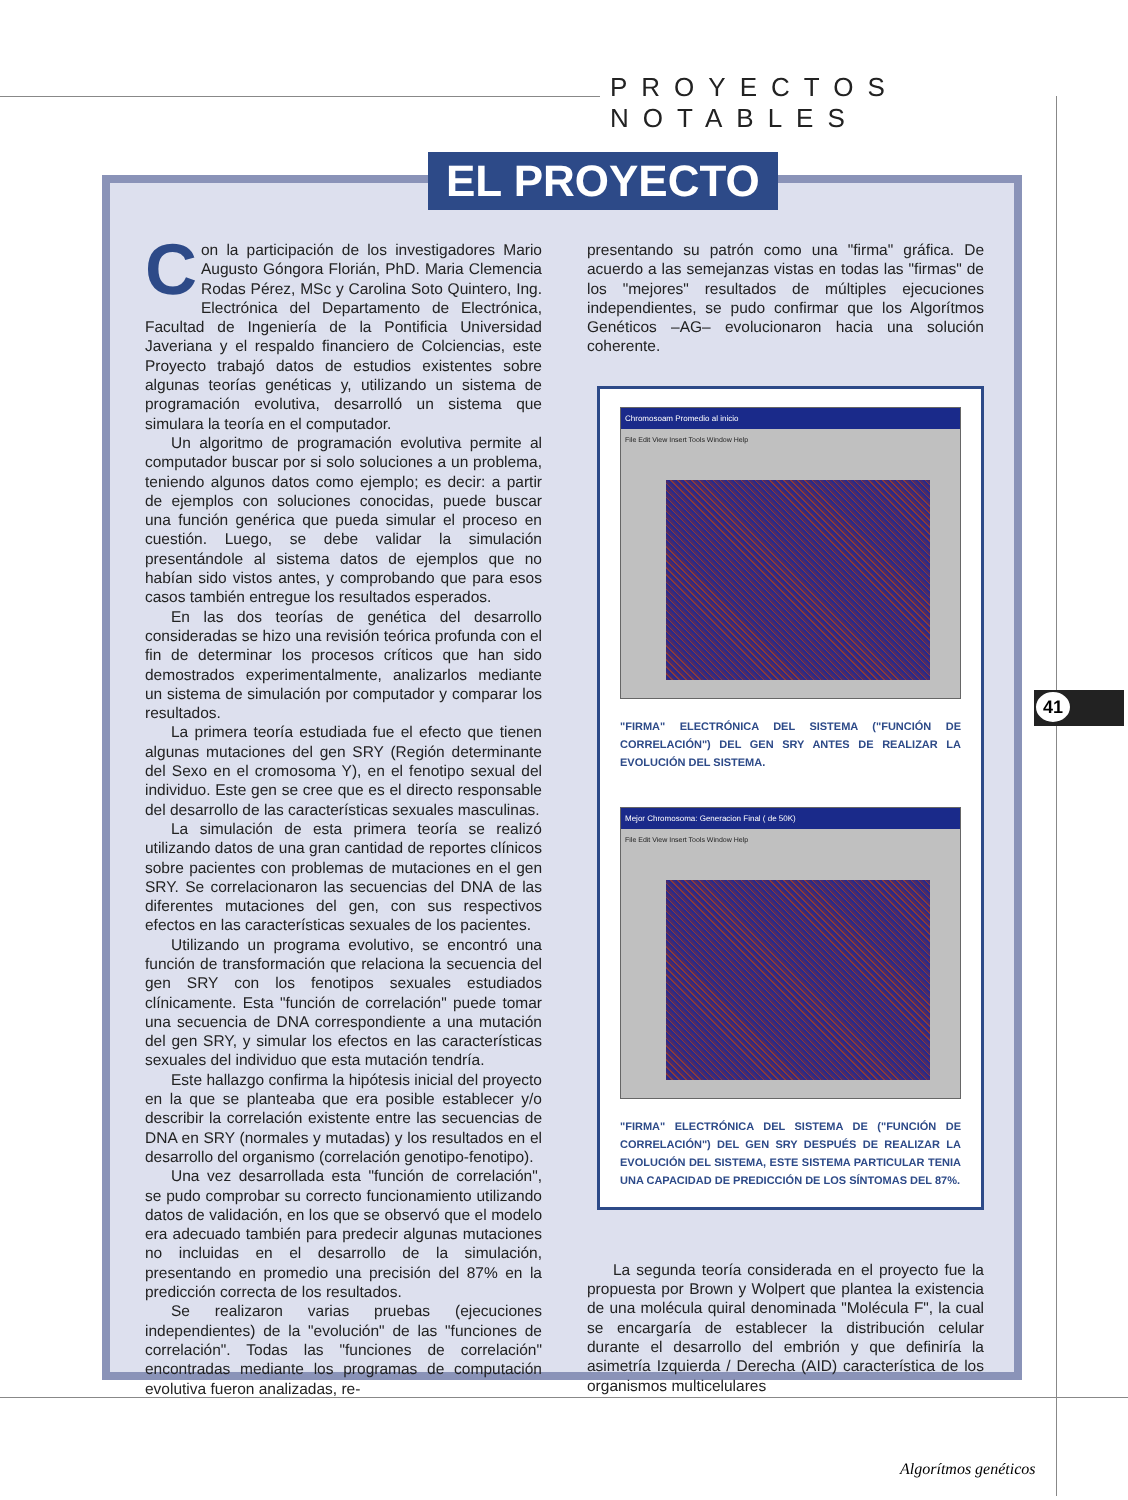PROYECTOS NOTABLES
EL PROYECTO
Con la participación de los investigadores Mario Augusto Góngora Florián, PhD. Maria Clemencia Rodas Pérez, MSc y Carolina Soto Quintero, Ing. Electrónica del Departamento de Electrónica, Facultad de Ingeniería de la Pontificia Universidad Javeriana y el respaldo financiero de Colciencias, este Proyecto trabajó datos de estudios existentes sobre algunas teorías genéticas y, utilizando un sistema de programación evolutiva, desarrolló un sistema que simulara la teoría en el computador.
Un algoritmo de programación evolutiva permite al computador buscar por si solo soluciones a un problema, teniendo algunos datos como ejemplo; es decir: a partir de ejemplos con soluciones conocidas, puede buscar una función genérica que pueda simular el proceso en cuestión. Luego, se debe validar la simulación presentándole al sistema datos de ejemplos que no habían sido vistos antes, y comprobando que para esos casos también entregue los resultados esperados.
En las dos teorías de genética del desarrollo consideradas se hizo una revisión teórica profunda con el fin de determinar los procesos críticos que han sido demostrados experimentalmente, analizarlos mediante un sistema de simulación por computador y comparar los resultados.
La primera teoría estudiada fue el efecto que tienen algunas mutaciones del gen SRY (Región determinante del Sexo en el cromosoma Y), en el fenotipo sexual del individuo. Este gen se cree que es el directo responsable del desarrollo de las características sexuales masculinas.
La simulación de esta primera teoría se realizó utilizando datos de una gran cantidad de reportes clínicos sobre pacientes con problemas de mutaciones en el gen SRY. Se correlacionaron las secuencias del DNA de las diferentes mutaciones del gen, con sus respectivos efectos en las características sexuales de los pacientes.
Utilizando un programa evolutivo, se encontró una función de transformación que relaciona la secuencia del gen SRY con los fenotipos sexuales estudiados clínicamente. Esta "función de correlación" puede tomar una secuencia de DNA correspondiente a una mutación del gen SRY, y simular los efectos en las características sexuales del individuo que esta mutación tendría.
Este hallazgo confirma la hipótesis inicial del proyecto en la que se planteaba que era posible establecer y/o describir la correlación existente entre las secuencias de DNA en SRY (normales y mutadas) y los resultados en el desarrollo del organismo (correlación genotipo-fenotipo).
Una vez desarrollada esta "función de correlación", se pudo comprobar su correcto funcionamiento utilizando datos de validación, en los que se observó que el modelo era adecuado también para predecir algunas mutaciones no incluidas en el desarrollo de la simulación, presentando en promedio una precisión del 87% en la predicción correcta de los resultados.
Se realizaron varias pruebas (ejecuciones independientes) de la "evolución" de las "funciones de correlación". Todas las "funciones de correlación" encontradas mediante los programas de computación evolutiva fueron analizadas, re-
presentando su patrón como una "firma" gráfica. De acuerdo a las semejanzas vistas en todas las "firmas" de los "mejores" resultados de múltiples ejecuciones independientes, se pudo confirmar que los Algorítmos Genéticos –AG– evolucionaron hacia una solución coherente.
Chromosoam Promedio al inicio
File Edit View Insert Tools Window Help
"FIRMA" ELECTRÓNICA DEL SISTEMA ("FUNCIÓN DE CORRELACIÓN") DEL GEN SRY ANTES DE REALIZAR LA EVOLUCIÓN DEL SISTEMA.
Mejor Chromosoma: Generacion Final ( de 50K)
File Edit View Insert Tools Window Help
"FIRMA" ELECTRÓNICA DEL SISTEMA DE ("FUNCIÓN DE CORRELACIÓN") DEL GEN SRY DESPUÉS DE REALIZAR LA EVOLUCIÓN DEL SISTEMA, ESTE SISTEMA PARTICULAR TENIA UNA CAPACIDAD DE PREDICCIÓN DE LOS SÍNTOMAS DEL 87%.
La segunda teoría considerada en el proyecto fue la propuesta por Brown y Wolpert que plantea la existencia de una molécula quiral denominada "Molécula F", la cual se encargaría de establecer la distribución celular durante el desarrollo del embrión y que definiría la asimetría Izquierda / Derecha (AID) característica de los organismos multicelulares
41
Algorítmos genéticos